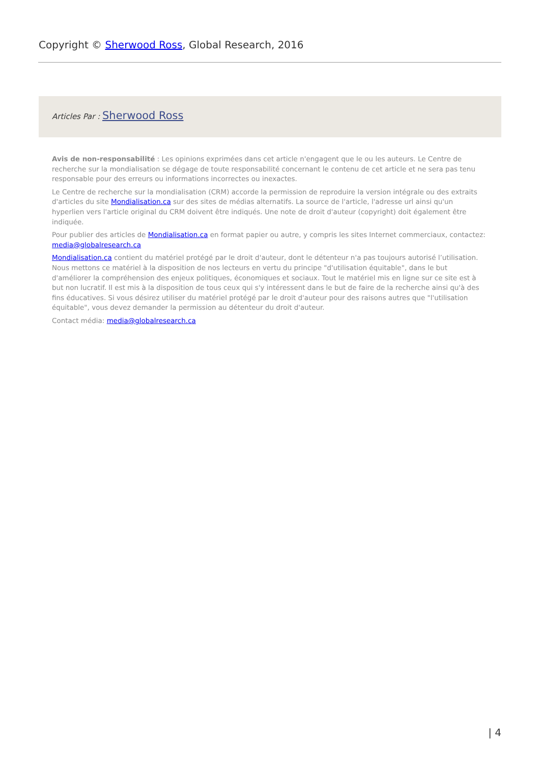Copyright © Sherwood Ross, Global Research, 2016
Articles Par : Sherwood Ross
Avis de non-responsabilité : Les opinions exprimées dans cet article n'engagent que le ou les auteurs. Le Centre de recherche sur la mondialisation se dégage de toute responsabilité concernant le contenu de cet article et ne sera pas tenu responsable pour des erreurs ou informations incorrectes ou inexactes.
Le Centre de recherche sur la mondialisation (CRM) accorde la permission de reproduire la version intégrale ou des extraits d'articles du site Mondialisation.ca sur des sites de médias alternatifs. La source de l'article, l'adresse url ainsi qu'un hyperlien vers l'article original du CRM doivent être indiqués. Une note de droit d'auteur (copyright) doit également être indiquée.
Pour publier des articles de Mondialisation.ca en format papier ou autre, y compris les sites Internet commerciaux, contactez: media@globalresearch.ca
Mondialisation.ca contient du matériel protégé par le droit d'auteur, dont le détenteur n'a pas toujours autorisé l’utilisation. Nous mettons ce matériel à la disposition de nos lecteurs en vertu du principe "d'utilisation équitable", dans le but d'améliorer la compréhension des enjeux politiques, économiques et sociaux. Tout le matériel mis en ligne sur ce site est à but non lucratif. Il est mis à la disposition de tous ceux qui s'y intéressent dans le but de faire de la recherche ainsi qu'à des fins éducatives. Si vous désirez utiliser du matériel protégé par le droit d'auteur pour des raisons autres que "l'utilisation équitable", vous devez demander la permission au détenteur du droit d'auteur.
Contact média: media@globalresearch.ca
| 4